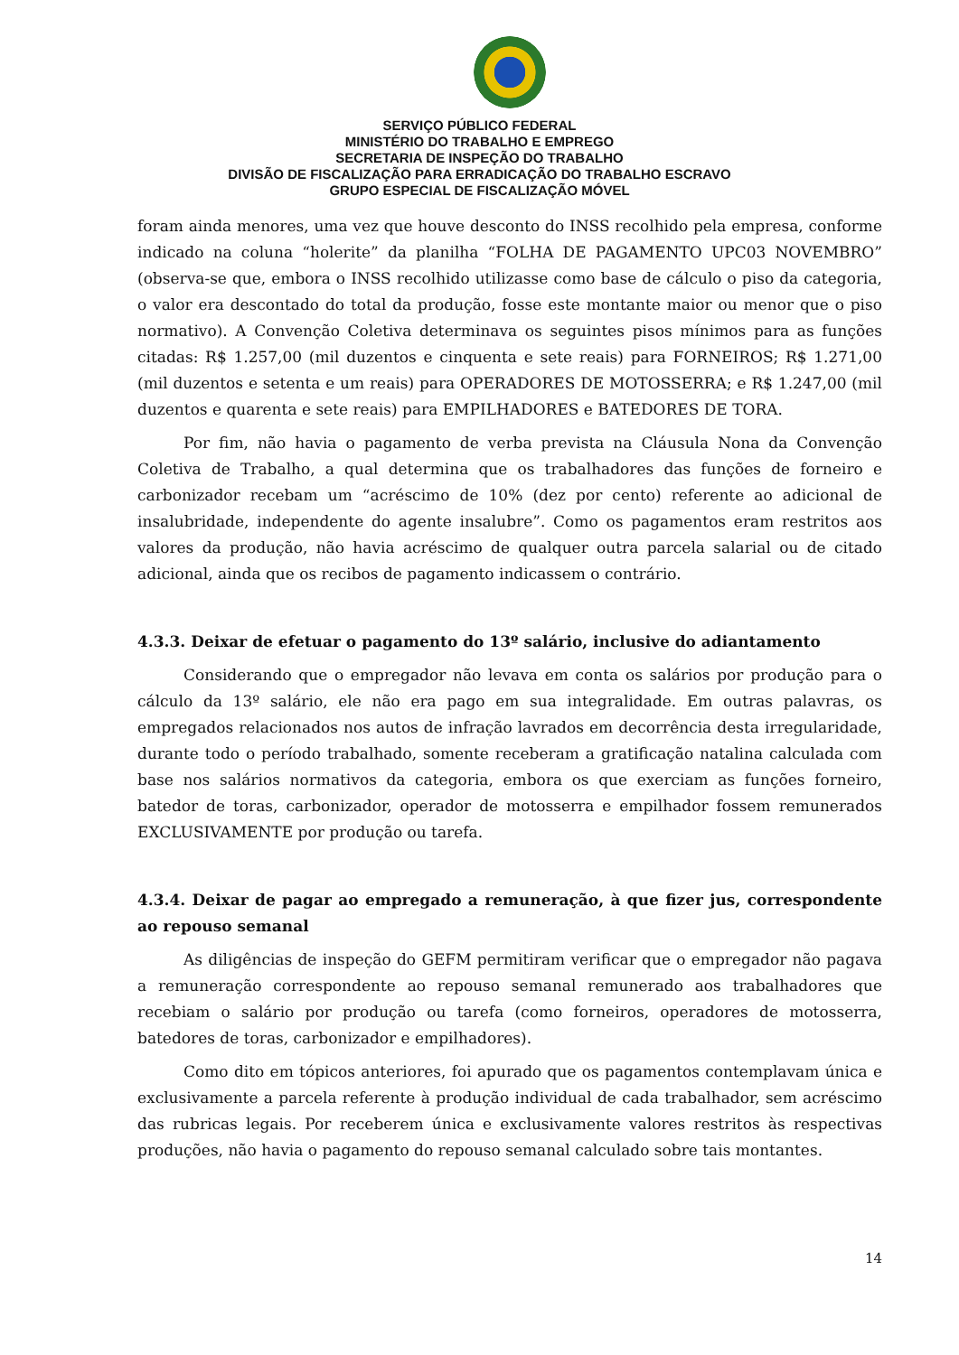SERVIÇO PÚBLICO FEDERAL
MINISTÉRIO DO TRABALHO E EMPREGO
SECRETARIA DE INSPEÇÃO DO TRABALHO
DIVISÃO DE FISCALIZAÇÃO PARA ERRADICAÇÃO DO TRABALHO ESCRAVO
GRUPO ESPECIAL DE FISCALIZAÇÃO MÓVEL
foram ainda menores, uma vez que houve desconto do INSS recolhido pela empresa, conforme indicado na coluna “holerite” da planilha “FOLHA DE PAGAMENTO UPC03 NOVEMBRO” (observa-se que, embora o INSS recolhido utilizasse como base de cálculo o piso da categoria, o valor era descontado do total da produção, fosse este montante maior ou menor que o piso normativo). A Convenção Coletiva determinava os seguintes pisos mínimos para as funções citadas: R$ 1.257,00 (mil duzentos e cinquenta e sete reais) para FORNEIROS; R$ 1.271,00 (mil duzentos e setenta e um reais) para OPERADORES DE MOTOSSERRA; e R$ 1.247,00 (mil duzentos e quarenta e sete reais) para EMPILHADORES e BATEDORES DE TORA.
Por fim, não havia o pagamento de verba prevista na Cláusula Nona da Convenção Coletiva de Trabalho, a qual determina que os trabalhadores das funções de forneiro e carbonizador recebam um “acréscimo de 10% (dez por cento) referente ao adicional de insalubridade, independente do agente insalubre”. Como os pagamentos eram restritos aos valores da produção, não havia acréscimo de qualquer outra parcela salarial ou de citado adicional, ainda que os recibos de pagamento indicassem o contrário.
4.3.3. Deixar de efetuar o pagamento do 13º salário, inclusive do adiantamento
Considerando que o empregador não levava em conta os salários por produção para o cálculo da 13º salário, ele não era pago em sua integralidade. Em outras palavras, os empregados relacionados nos autos de infração lavrados em decorrência desta irregularidade, durante todo o período trabalhado, somente receberam a gratificação natalina calculada com base nos salários normativos da categoria, embora os que exerciam as funções forneiro, batedor de toras, carbonizador, operador de motosserra e empilhador fossem remunerados EXCLUSIVAMENTE por produção ou tarefa.
4.3.4. Deixar de pagar ao empregado a remuneração, à que fizer jus, correspondente ao repouso semanal
As diligências de inspeção do GEFM permitiram verificar que o empregador não pagava a remuneração correspondente ao repouso semanal remunerado aos trabalhadores que recebiam o salário por produção ou tarefa (como forneiros, operadores de motosserra, batedores de toras, carbonizador e empilhadores).
Como dito em tópicos anteriores, foi apurado que os pagamentos contemplavam única e exclusivamente a parcela referente à produção individual de cada trabalhador, sem acréscimo das rubricas legais. Por receberem única e exclusivamente valores restritos às respectivas produções, não havia o pagamento do repouso semanal calculado sobre tais montantes.
14